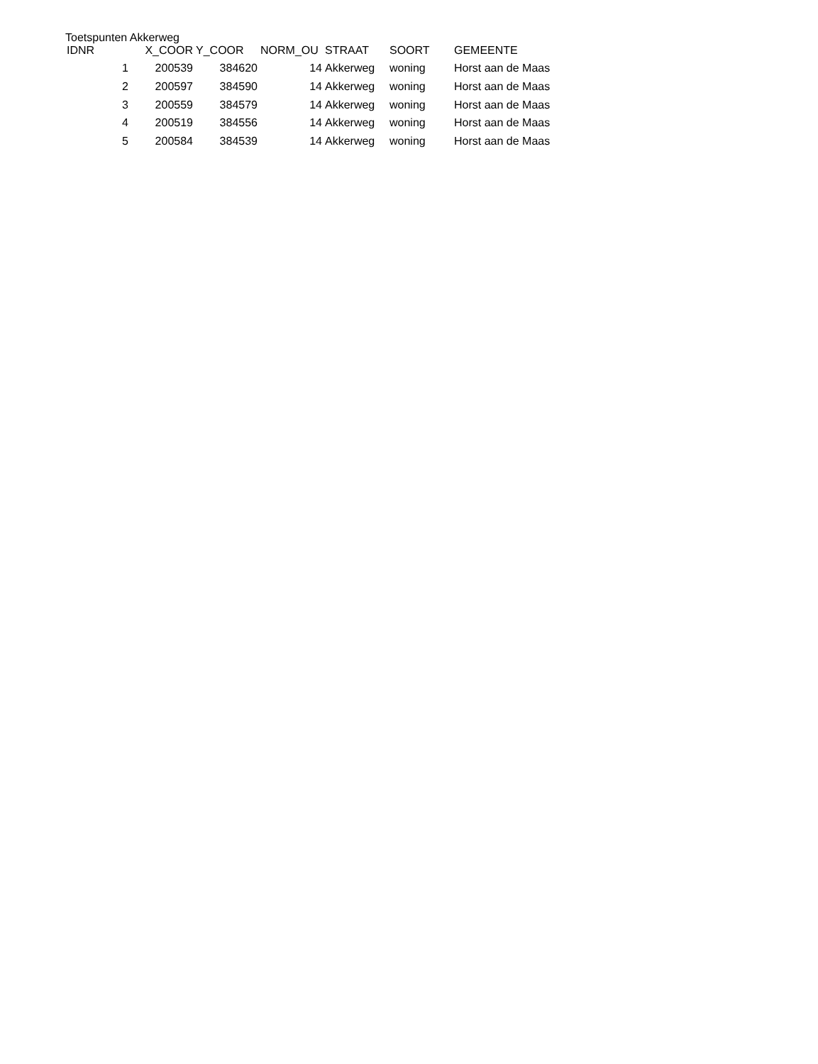Toetspunten Akkerweg
| IDNR | X_COOR | Y_COOR | NORM_OU | STRAAT | SOORT | GEMEENTE |
| --- | --- | --- | --- | --- | --- | --- |
| 1 | 200539 | 384620 | 14 | Akkerweg | woning | Horst aan de Maas |
| 2 | 200597 | 384590 | 14 | Akkerweg | woning | Horst aan de Maas |
| 3 | 200559 | 384579 | 14 | Akkerweg | woning | Horst aan de Maas |
| 4 | 200519 | 384556 | 14 | Akkerweg | woning | Horst aan de Maas |
| 5 | 200584 | 384539 | 14 | Akkerweg | woning | Horst aan de Maas |